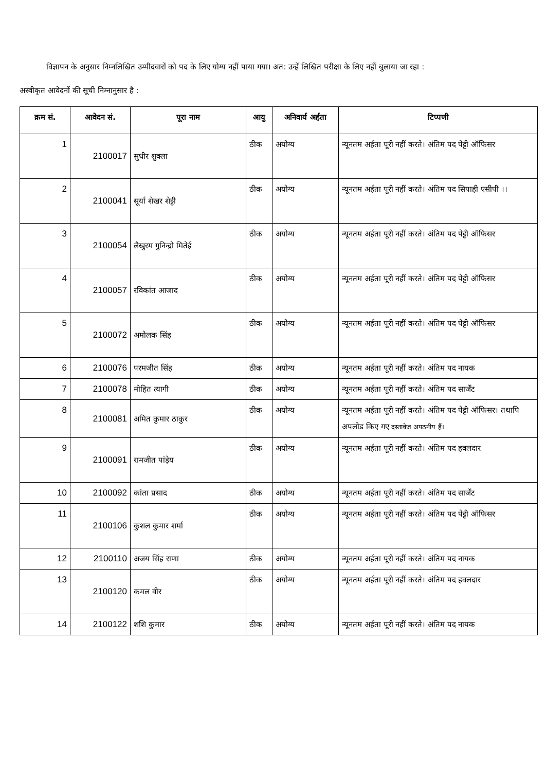विज्ञापन के अनुसार निम्नलिखित उम्मीदवारों को पद के लिए योग्य नहीं पाया गया। अत: उन्हें लिखित परीक्षा के लिए नहीं बुलाया जा रहा :
अस्वीकृत आवेदनों की सूची निम्नानुसार है :
| क्रम सं. | आवेदन सं. | पूरा नाम | आयु | अनिवार्य अर्हता | टिप्पणी |
| --- | --- | --- | --- | --- | --- |
| 1 | 2100017 | सुधीर शुक्ला | ठीक | अयोग्य | न्यूनतम अर्हता पूरी नहीं करते। अंतिम पद पेट्टी ऑफिसर |
| 2 | 2100041 | सूर्या शेखर शेट्टी | ठीक | अयोग्य | न्यूनतम अर्हता पूरी नहीं करते। अंतिम पद सिपाही एसीपी ।। |
| 3 | 2100054 | लैखुरम गुनिन्द्रो मितेई | ठीक | अयोग्य | न्यूनतम अर्हता पूरी नहीं करते। अंतिम पद पेट्टी ऑफिसर |
| 4 | 2100057 | रविकांत आजाद | ठीक | अयोग्य | न्यूनतम अर्हता पूरी नहीं करते। अंतिम पद पेट्टी ऑफिसर |
| 5 | 2100072 | अमोलक सिंह | ठीक | अयोग्य | न्यूनतम अर्हता पूरी नहीं करते। अंतिम पद पेट्टी ऑफिसर |
| 6 | 2100076 | परमजीत सिंह | ठीक | अयोग्य | न्यूनतम अर्हता पूरी नहीं करते। अंतिम पद नायक |
| 7 | 2100078 | मोहित त्यागी | ठीक | अयोग्य | न्यूनतम अर्हता पूरी नहीं करते। अंतिम पद सार्जेंट |
| 8 | 2100081 | अमित कुमार ठाकुर | ठीक | अयोग्य | न्यूनतम अर्हता पूरी नहीं करते। अंतिम पद पेट्टी ऑफिसर। तथापि अपलोड किए गए दस्तावेज अपठनीय हैं। |
| 9 | 2100091 | रामजीत पांड़ेय | ठीक | अयोग्य | न्यूनतम अर्हता पूरी नहीं करते। अंतिम पद हवलदार |
| 10 | 2100092 | कांता प्रसाद | ठीक | अयोग्य | न्यूनतम अर्हता पूरी नहीं करते। अंतिम पद सार्जेंट |
| 11 | 2100106 | कुशल कुमार शर्मा | ठीक | अयोग्य | न्यूनतम अर्हता पूरी नहीं करते। अंतिम पद पेट्टी ऑफिसर |
| 12 | 2100110 | अजय सिंह राणा | ठीक | अयोग्य | न्यूनतम अर्हता पूरी नहीं करते। अंतिम पद नायक |
| 13 | 2100120 | कमल वीर | ठीक | अयोग्य | न्यूनतम अर्हता पूरी नहीं करते। अंतिम पद हवलदार |
| 14 | 2100122 | शशि कुमार | ठीक | अयोग्य | न्यूनतम अर्हता पूरी नहीं करते। अंतिम पद नायक |